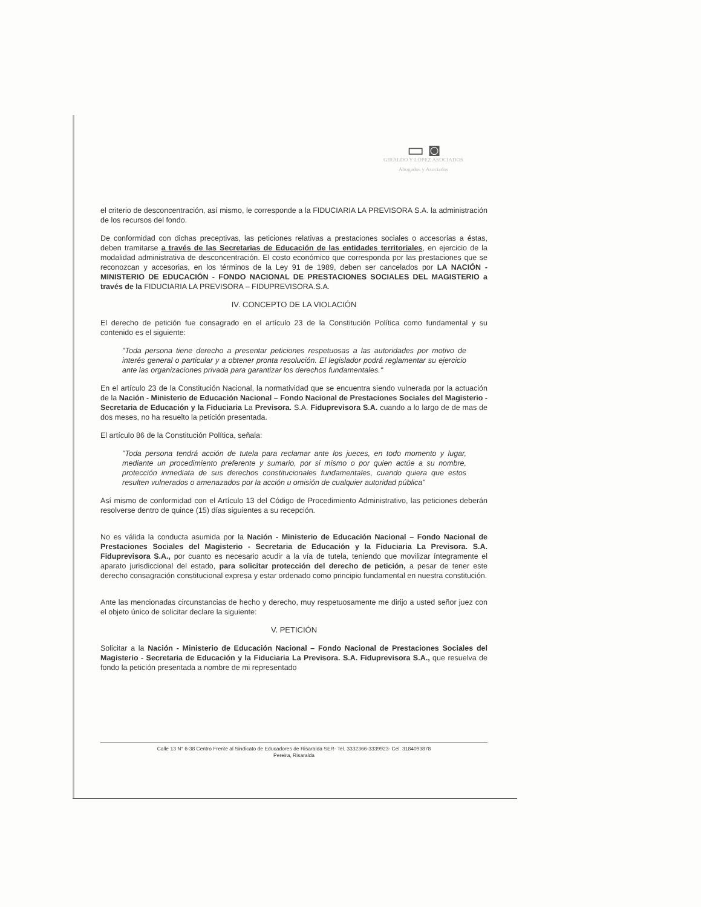▭ ◙
GIRALDO Y LOPEZ ASOCIADOS
Abogados y Asociados
el criterio de desconcentración, así mismo, le corresponde a la FIDUCIARIA LA PREVISORA S.A. la administración de los recursos del fondo.
De conformidad con dichas preceptivas, las peticiones relativas a prestaciones sociales o accesorias a éstas, deben tramitarse a través de las Secretarias de Educación de las entidades territoriales, en ejercicio de la modalidad administrativa de desconcentración. El costo económico que corresponda por las prestaciones que se reconozcan y accesorias, en los términos de la Ley 91 de 1989, deben ser cancelados por LA NACIÓN - MINISTERIO DE EDUCACIÓN - FONDO NACIONAL DE PRESTACIONES SOCIALES DEL MAGISTERIO a través de la FIDUCIARIA LA PREVISORA – FIDUPREVISORA.S.A.
IV. CONCEPTO DE LA VIOLACIÓN
El derecho de petición fue consagrado en el artículo 23 de la Constitución Política como fundamental y su contenido es el siguiente:
"Toda persona tiene derecho a presentar peticiones respetuosas a las autoridades por motivo de interés general o particular y a obtener pronta resolución. El legislador podrá reglamentar su ejercicio ante las organizaciones privada para garantizar los derechos fundamentales."
En el artículo 23 de la Constitución Nacional, la normatividad que se encuentra siendo vulnerada por la actuación de la Nación - Ministerio de Educación Nacional – Fondo Nacional de Prestaciones Sociales del Magisterio - Secretaria de Educación y la Fiduciaria La Previsora. S.A. Fiduprevisora S.A. cuando a lo largo de de mas de dos meses, no ha resuelto la petición presentada.
El artículo 86 de la Constitución Política, señala:
"Toda persona tendrá acción de tutela para reclamar ante los jueces, en todo momento y lugar, mediante un procedimiento preferente y sumario, por si mismo o por quien actúe a su nombre, protección inmediata de sus derechos constitucionales fundamentales, cuando quiera que estos resulten vulnerados o amenazados por la acción u omisión de cualquier autoridad pública"
Así mismo de conformidad con el Artículo 13 del Código de Procedimiento Administrativo, las peticiones deberán resolverse dentro de quince (15) días siguientes a su recepción.
No es válida la conducta asumida por la Nación - Ministerio de Educación Nacional – Fondo Nacional de Prestaciones Sociales del Magisterio - Secretaria de Educación y la Fiduciaria La Previsora. S.A. Fiduprevisora S.A., por cuanto es necesario acudir a la vía de tutela, teniendo que movilizar íntegramente el aparato jurisdiccional del estado, para solicitar protección del derecho de petición, a pesar de tener este derecho consagración constitucional expresa y estar ordenado como principio fundamental en nuestra constitución.
Ante las mencionadas circunstancias de hecho y derecho, muy respetuosamente me dirijo a usted señor juez con el objeto único de solicitar declare la siguiente:
V. PETICIÓN
Solicitar a la Nación - Ministerio de Educación Nacional – Fondo Nacional de Prestaciones Sociales del Magisterio - Secretaria de Educación y la Fiduciaria La Previsora. S.A. Fiduprevisora S.A., que resuelva de fondo la petición presentada a nombre de mi representado
Calle 13 N° 6-38 Centro Frente al Sindicato de Educadores de Risaralda SER- Tel. 3332366-3339923- Cel. 3184093878
Pereira, Risaralda